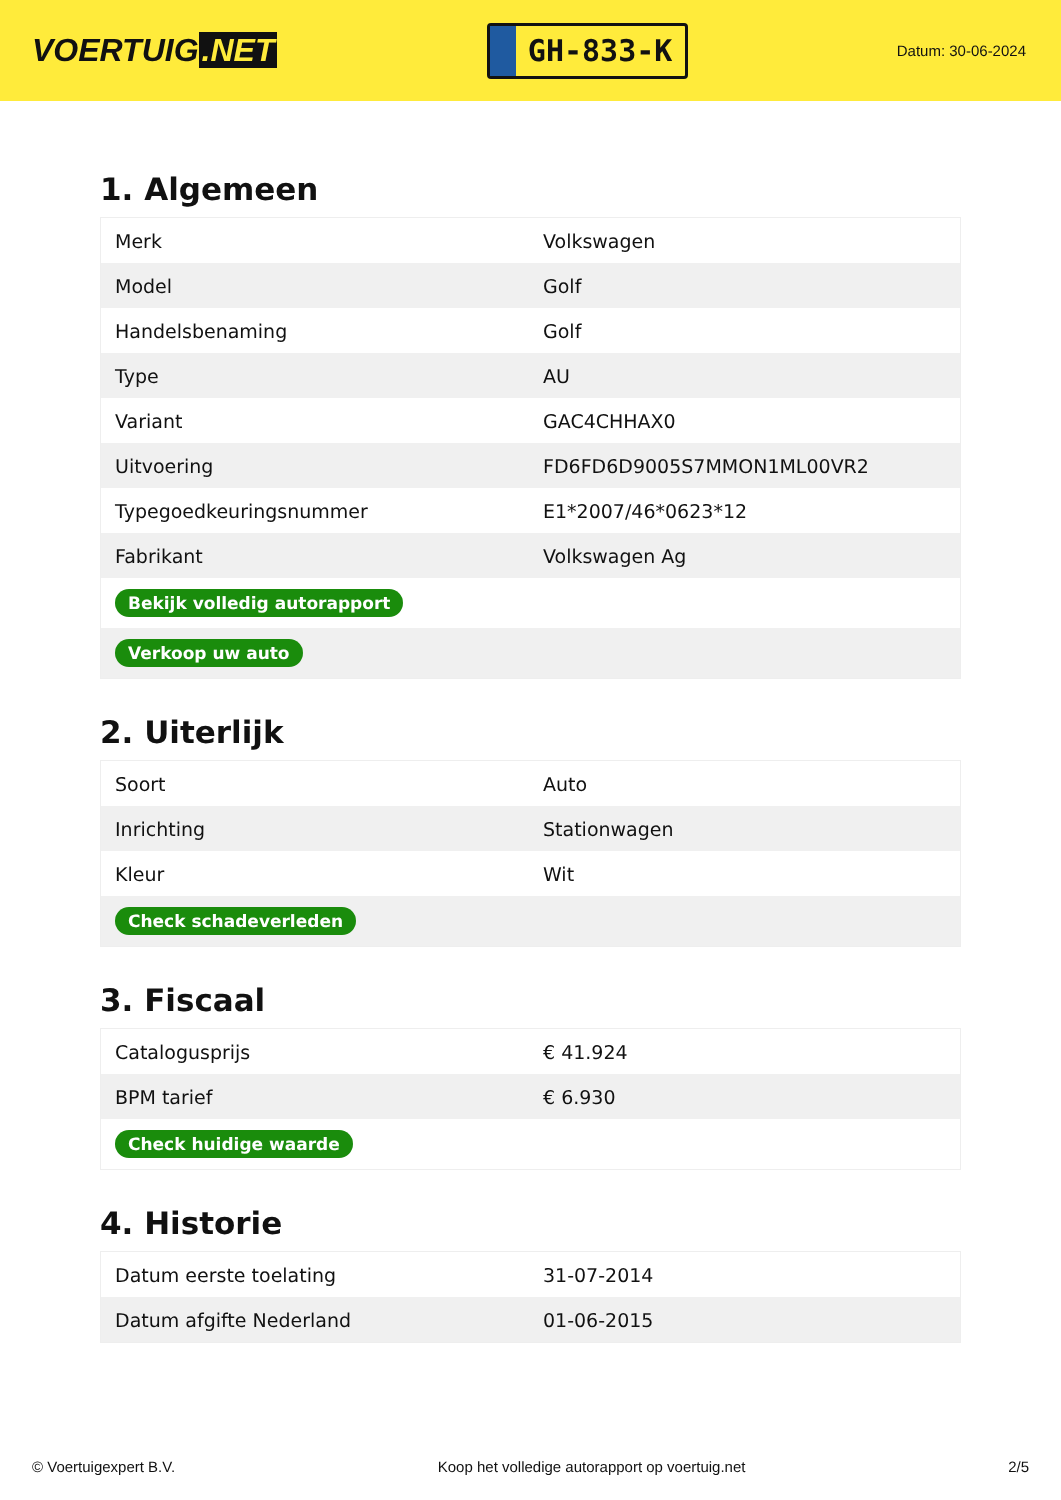VOERTUIG.NET
GH-833-K
Datum: 30-06-2024
1. Algemeen
| Merk | Volkswagen |
| Model | Golf |
| Handelsbenaming | Golf |
| Type | AU |
| Variant | GAC4CHHAX0 |
| Uitvoering | FD6FD6D9005S7MMON1ML00VR2 |
| Typegoedkeuringsnummer | E1*2007/46*0623*12 |
| Fabrikant | Volkswagen Ag |
| Bekijk volledig autorapport | |
| Verkoop uw auto | |
2. Uiterlijk
| Soort | Auto |
| Inrichting | Stationwagen |
| Kleur | Wit |
| Check schadeverleden | |
3. Fiscaal
| Catalogusprijs | € 41.924 |
| BPM tarief | € 6.930 |
| Check huidige waarde | |
4. Historie
| Datum eerste toelating | 31-07-2014 |
| Datum afgifte Nederland | 01-06-2015 |
© Voertuigexpert B.V. Koop het volledige autorapport op voertuig.net 2/5